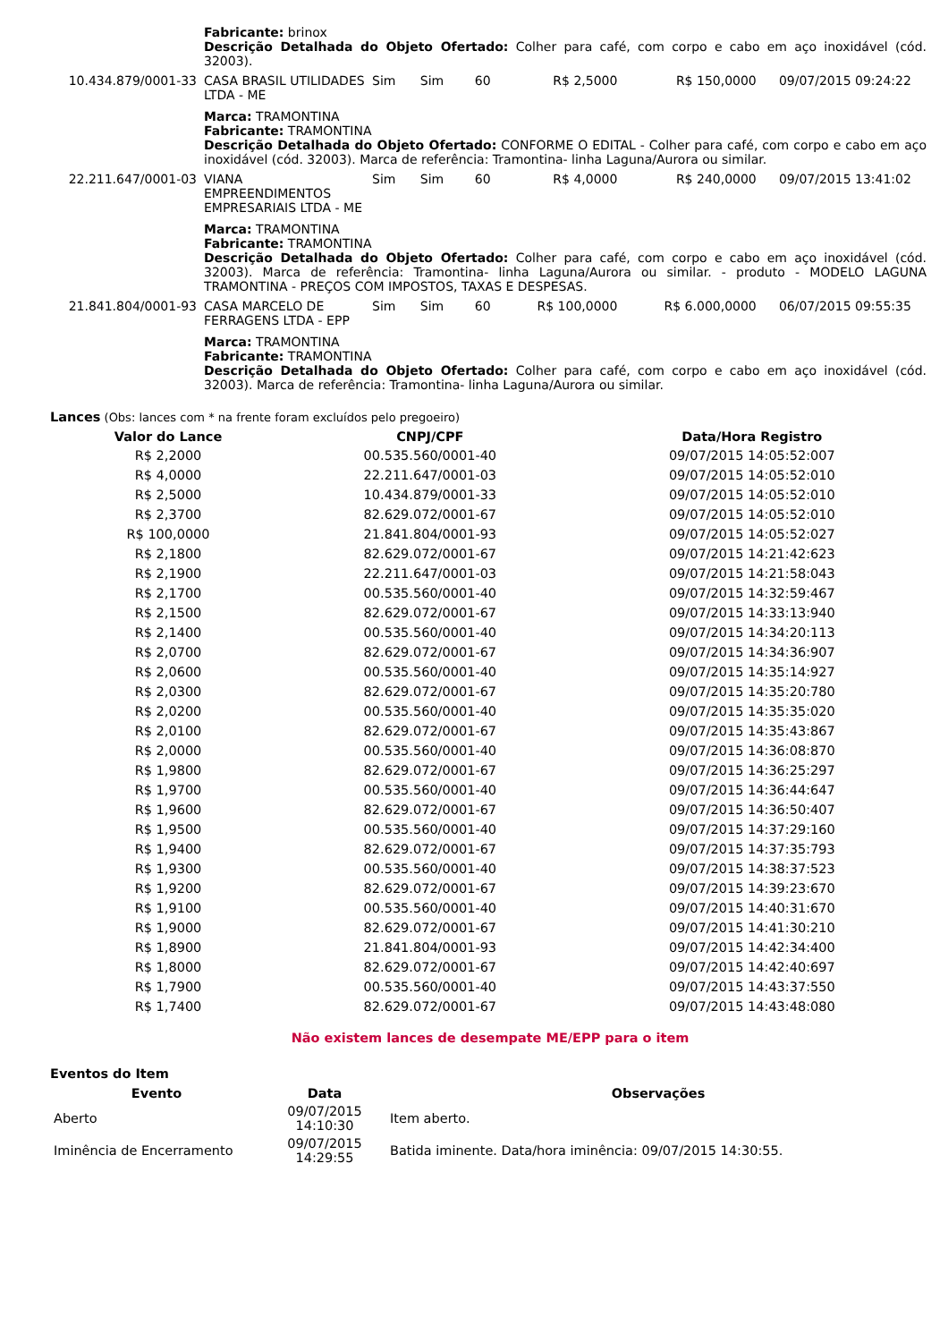| | Fabricante: brinox Descrição Detalhada do Objeto Ofertado: Colher para café, com corpo e cabo em aço inoxidável (cód. 32003). | | | | | | |
| 10.434.879/0001-33 | CASA BRASIL UTILIDADES LTDA - ME | Sim | Sim | 60 | R$ 2,5000 | R$ 150,0000 | 09/07/2015 09:24:22 |
| | Marca: TRAMONTINA Fabricante: TRAMONTINA Descrição Detalhada do Objeto Ofertado: CONFORME O EDITAL - Colher para café, com corpo e cabo em aço inoxidável (cód. 32003). Marca de referência: Tramontina- linha Laguna/Aurora ou similar. | | | | | | |
| 22.211.647/0001-03 | VIANA EMPREENDIMENTOS EMPRESARIAIS LTDA - ME | Sim | Sim | 60 | R$ 4,0000 | R$ 240,0000 | 09/07/2015 13:41:02 |
| | Marca: TRAMONTINA Fabricante: TRAMONTINA Descrição Detalhada do Objeto Ofertado: Colher para café, com corpo e cabo em aço inoxidável (cód. 32003). Marca de referência: Tramontina- linha Laguna/Aurora ou similar. - produto - MODELO LAGUNA TRAMONTINA - PREÇOS COM IMPOSTOS, TAXAS E DESPESAS. | | | | | | |
| 21.841.804/0001-93 | CASA MARCELO DE FERRAGENS LTDA - EPP | Sim | Sim | 60 | R$ 100,0000 | R$ 6.000,0000 | 06/07/2015 09:55:35 |
| | Marca: TRAMONTINA Fabricante: TRAMONTINA Descrição Detalhada do Objeto Ofertado: Colher para café, com corpo e cabo em aço inoxidável (cód. 32003). Marca de referência: Tramontina- linha Laguna/Aurora ou similar. | | | | | | |
Lances (Obs: lances com * na frente foram excluídos pelo pregoeiro)
| Valor do Lance | CNPJ/CPF | Data/Hora Registro |
| --- | --- | --- |
| R$ 2,2000 | 00.535.560/0001-40 | 09/07/2015 14:05:52:007 |
| R$ 4,0000 | 22.211.647/0001-03 | 09/07/2015 14:05:52:010 |
| R$ 2,5000 | 10.434.879/0001-33 | 09/07/2015 14:05:52:010 |
| R$ 2,3700 | 82.629.072/0001-67 | 09/07/2015 14:05:52:010 |
| R$ 100,0000 | 21.841.804/0001-93 | 09/07/2015 14:05:52:027 |
| R$ 2,1800 | 82.629.072/0001-67 | 09/07/2015 14:21:42:623 |
| R$ 2,1900 | 22.211.647/0001-03 | 09/07/2015 14:21:58:043 |
| R$ 2,1700 | 00.535.560/0001-40 | 09/07/2015 14:32:59:467 |
| R$ 2,1500 | 82.629.072/0001-67 | 09/07/2015 14:33:13:940 |
| R$ 2,1400 | 00.535.560/0001-40 | 09/07/2015 14:34:20:113 |
| R$ 2,0700 | 82.629.072/0001-67 | 09/07/2015 14:34:36:907 |
| R$ 2,0600 | 00.535.560/0001-40 | 09/07/2015 14:35:14:927 |
| R$ 2,0300 | 82.629.072/0001-67 | 09/07/2015 14:35:20:780 |
| R$ 2,0200 | 00.535.560/0001-40 | 09/07/2015 14:35:35:020 |
| R$ 2,0100 | 82.629.072/0001-67 | 09/07/2015 14:35:43:867 |
| R$ 2,0000 | 00.535.560/0001-40 | 09/07/2015 14:36:08:870 |
| R$ 1,9800 | 82.629.072/0001-67 | 09/07/2015 14:36:25:297 |
| R$ 1,9700 | 00.535.560/0001-40 | 09/07/2015 14:36:44:647 |
| R$ 1,9600 | 82.629.072/0001-67 | 09/07/2015 14:36:50:407 |
| R$ 1,9500 | 00.535.560/0001-40 | 09/07/2015 14:37:29:160 |
| R$ 1,9400 | 82.629.072/0001-67 | 09/07/2015 14:37:35:793 |
| R$ 1,9300 | 00.535.560/0001-40 | 09/07/2015 14:38:37:523 |
| R$ 1,9200 | 82.629.072/0001-67 | 09/07/2015 14:39:23:670 |
| R$ 1,9100 | 00.535.560/0001-40 | 09/07/2015 14:40:31:670 |
| R$ 1,9000 | 82.629.072/0001-67 | 09/07/2015 14:41:30:210 |
| R$ 1,8900 | 21.841.804/0001-93 | 09/07/2015 14:42:34:400 |
| R$ 1,8000 | 82.629.072/0001-67 | 09/07/2015 14:42:40:697 |
| R$ 1,7900 | 00.535.560/0001-40 | 09/07/2015 14:43:37:550 |
| R$ 1,7400 | 82.629.072/0001-67 | 09/07/2015 14:43:48:080 |
Não existem lances de desempate ME/EPP para o item
Eventos do Item
| Evento | Data | Observações |
| --- | --- | --- |
| Aberto | 09/07/2015 14:10:30 | Item aberto. |
| Iminência de Encerramento | 09/07/2015 14:29:55 | Batida iminente. Data/hora iminência: 09/07/2015 14:30:55. |